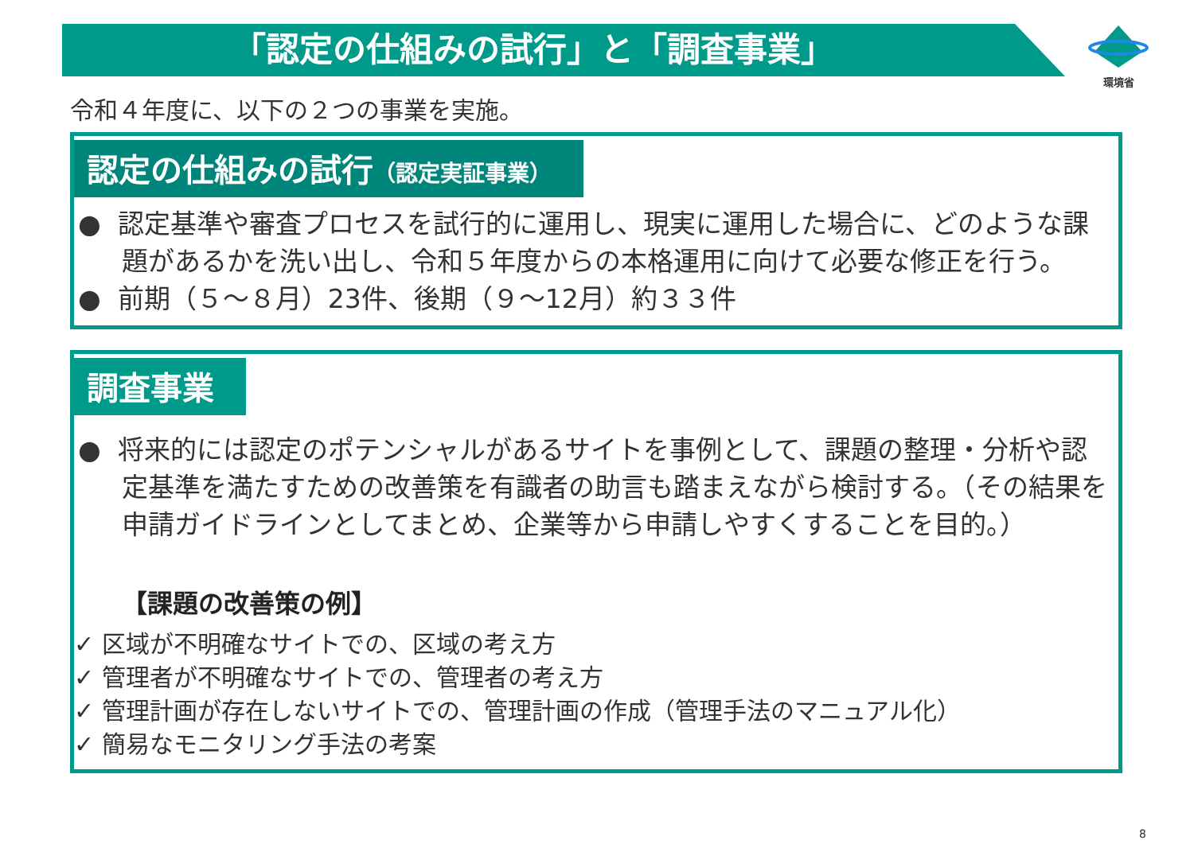「認定の仕組みの試行」と「調査事業」
環境省
令和４年度に、以下の２つの事業を実施。
認定の仕組みの試行（認定実証事業）
● 認定基準や審査プロセスを試行的に運用し、現実に運用した場合に、どのような課題があるかを洗い出し、令和５年度からの本格運用に向けて必要な修正を行う。
● 前期（５～８月）23件、後期（９～12月）約３３件
調査事業
● 将来的には認定のポテンシャルがあるサイトを事例として、課題の整理・分析や認定基準を満たすための改善策を有識者の助言も踏まえながら検討する。（その結果を申請ガイドラインとしてまとめ、企業等から申請しやすくすることを目的。）
【課題の改善策の例】
✓ 区域が不明確なサイトでの、区域の考え方
✓ 管理者が不明確なサイトでの、管理者の考え方
✓ 管理計画が存在しないサイトでの、管理計画の作成（管理手法のマニュアル化）
✓ 簡易なモニタリング手法の考案
8